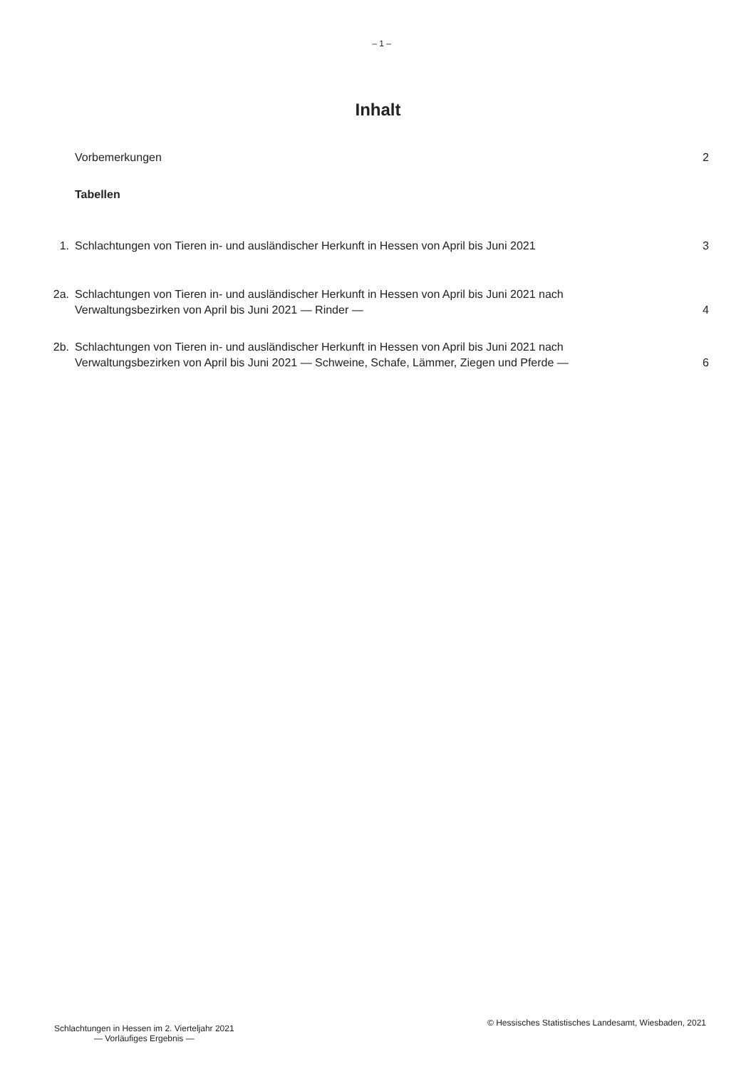– 1 –
Inhalt
Vorbemerkungen 2
Tabellen
1. Schlachtungen von Tieren in- und ausländischer Herkunft in Hessen von April bis Juni 2021
3
2a. Schlachtungen von Tieren in- und ausländischer Herkunft in Hessen von April bis Juni 2021 nach
Verwaltungsbezirken von April bis Juni 2021 — Rinder —
4
2b. Schlachtungen von Tieren in- und ausländischer Herkunft in Hessen von April bis Juni 2021 nach
Verwaltungsbezirken von April bis Juni 2021 — Schweine, Schafe, Lämmer, Ziegen und Pferde —
6
Schlachtungen in Hessen im 2. Vierteljahr 2021
— Vorläufiges Ergebnis —
© Hessisches Statistisches Landesamt, Wiesbaden, 2021